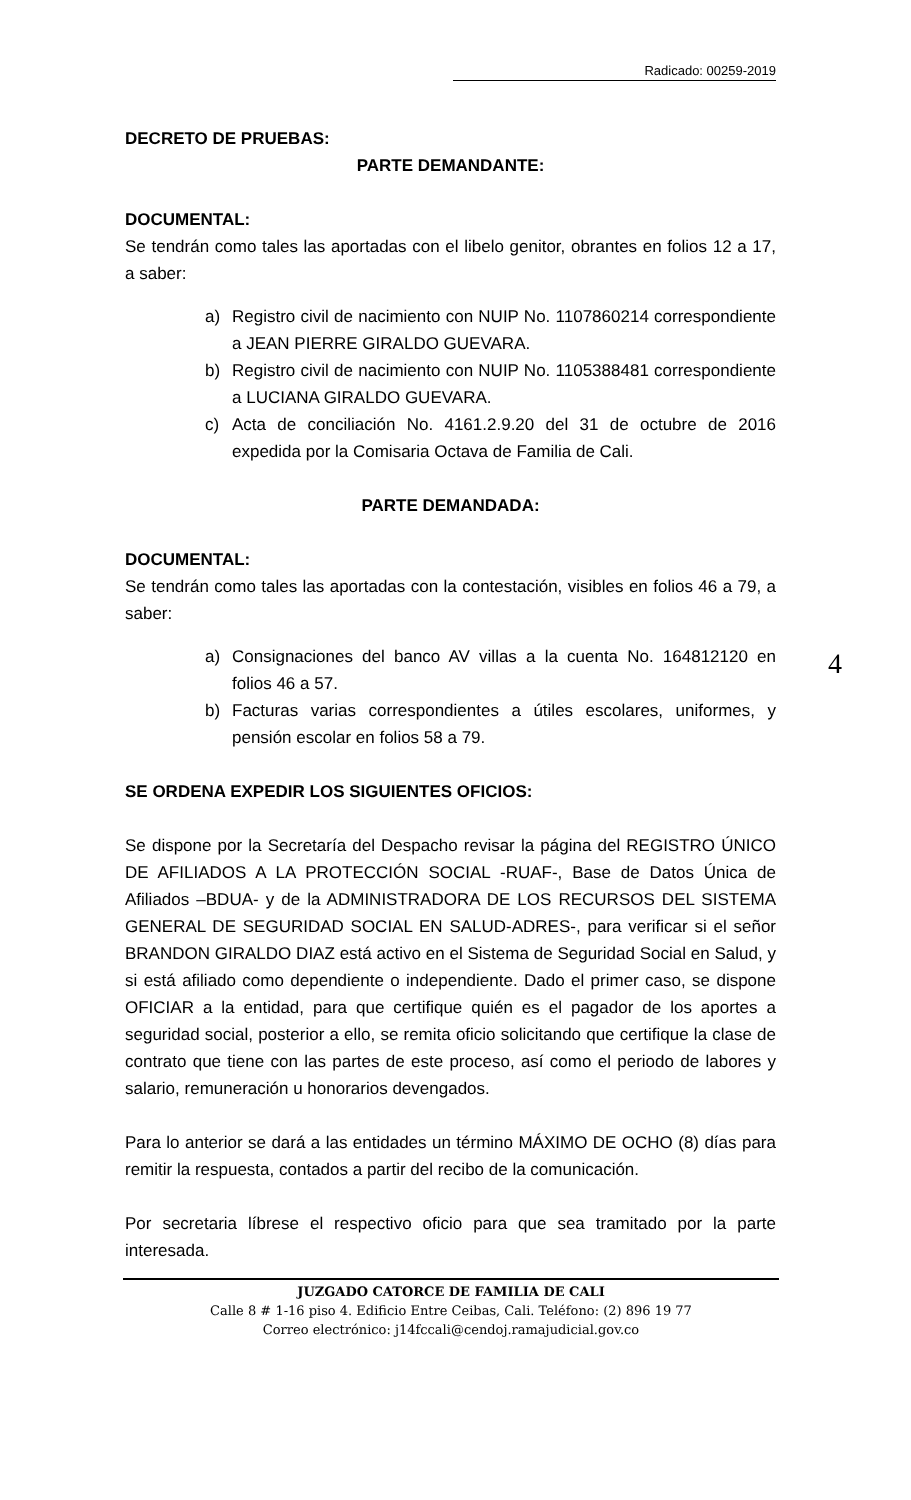Radicado: 00259-2019
DECRETO DE PRUEBAS:
PARTE DEMANDANTE:
DOCUMENTAL:
Se tendrán como tales las aportadas con el libelo genitor, obrantes en folios 12 a 17, a saber:
a) Registro civil de nacimiento con NUIP No. 1107860214 correspondiente a JEAN PIERRE GIRALDO GUEVARA.
b) Registro civil de nacimiento con NUIP No. 1105388481 correspondiente a LUCIANA GIRALDO GUEVARA.
c) Acta de conciliación No. 4161.2.9.20 del 31 de octubre de 2016 expedida por la Comisaria Octava de Familia de Cali.
PARTE DEMANDADA:
DOCUMENTAL:
Se tendrán como tales las aportadas con la contestación, visibles en folios 46 a 79, a saber:
a) Consignaciones del banco AV villas a la cuenta No. 164812120 en folios 46 a 57.
b) Facturas varias correspondientes a útiles escolares, uniformes, y pensión escolar en folios 58 a 79.
4
SE ORDENA EXPEDIR LOS SIGUIENTES OFICIOS:
Se dispone por la Secretaría del Despacho revisar la página del REGISTRO ÚNICO DE AFILIADOS A LA PROTECCIÓN SOCIAL -RUAF-, Base de Datos Única de Afiliados –BDUA- y de la ADMINISTRADORA DE LOS RECURSOS DEL SISTEMA GENERAL DE SEGURIDAD SOCIAL EN SALUD-ADRES-, para verificar si el señor BRANDON GIRALDO DIAZ está activo en el Sistema de Seguridad Social en Salud, y si está afiliado como dependiente o independiente. Dado el primer caso, se dispone OFICIAR a la entidad, para que certifique quién es el pagador de los aportes a seguridad social, posterior a ello, se remita oficio solicitando que certifique la clase de contrato que tiene con las partes de este proceso, así como el periodo de labores y salario, remuneración u honorarios devengados.
Para lo anterior se dará a las entidades un término MÁXIMO DE OCHO (8) días para remitir la respuesta, contados a partir del recibo de la comunicación.
Por secretaria líbrese el respectivo oficio para que sea tramitado por la parte interesada.
JUZGADO CATORCE DE FAMILIA DE CALI
Calle 8 # 1-16 piso 4. Edificio Entre Ceibas, Cali. Teléfono: (2) 896 19 77
Correo electrónico: j14fccali@cendoj.ramajudicial.gov.co